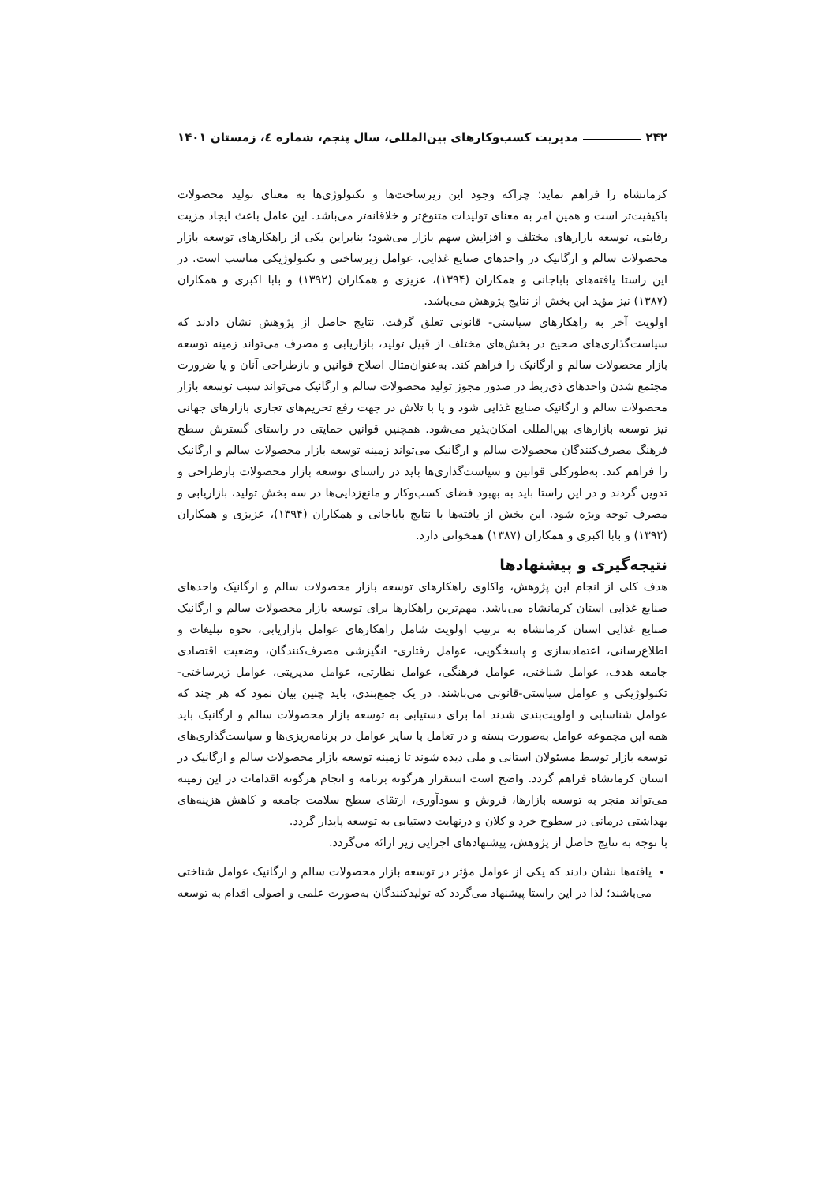۲۴۲ مدیریت کسب‌وکارهای بین‌المللی، سال پنجم، شماره ٤، زمستان ۱۴۰۱
کرمانشاه را فراهم نماید؛ چراکه وجود این زیرساخت‌ها و تکنولوژی‌ها به معنای تولید محصولات باکیفیت‌تر است و همین امر به معنای تولیدات متنوع‌تر و خلاقانه‌تر می‌باشد. این عامل باعث ایجاد مزیت رقابتی، توسعه بازارهای مختلف و افزایش سهم بازار می‌شود؛ بنابراین یکی از راهکارهای توسعه بازار محصولات سالم و ارگانیک در واحدهای صنایع غذایی، عوامل زیرساختی و تکنولوژیکی مناسب است. در این راستا یافته‌های باباجانی و همکاران (۱۳۹۴)، عزیزی و همکاران (۱۳۹۲) و بابا اکبری و همکاران (۱۳۸۷) نیز مؤید این بخش از نتایج پژوهش می‌باشد.
اولویت آخر به راهکارهای سیاستی- قانونی تعلق گرفت. نتایج حاصل از پژوهش نشان دادند که سیاست‌گذاری‌های صحیح در بخش‌های مختلف از قبیل تولید، بازاریابی و مصرف می‌تواند زمینه توسعه بازار محصولات سالم و ارگانیک را فراهم کند. به‌عنوان‌مثال اصلاح قوانین و بازطراحی آنان و یا ضرورت مجتمع شدن واحدهای ذی‌ربط در صدور مجوز تولید محصولات سالم و ارگانیک می‌تواند سبب توسعه بازار محصولات سالم و ارگانیک صنایع غذایی شود و یا با تلاش در جهت رفع تحریم‌های تجاری بازارهای جهانی نیز توسعه بازارهای بین‌المللی امکان‌پذیر می‌شود. همچنین قوانین حمایتی در راستای گسترش سطح فرهنگ مصرف‌کنندگان محصولات سالم و ارگانیک می‌تواند زمینه توسعه بازار محصولات سالم و ارگانیک را فراهم کند. به‌طورکلی قوانین و سیاست‌گذاری‌ها باید در راستای توسعه بازار محصولات بازطراحی و تدوین گردند و در این راستا باید به بهبود فضای کسب‌وکار و مانع‌زدایی‌ها در سه بخش تولید، بازاریابی و مصرف توجه ویژه شود. این بخش از یافته‌ها با نتایج باباجانی و همکاران (۱۳۹۴)، عزیزی و همکاران (۱۳۹۲) و بابا اکبری و همکاران (۱۳۸۷) همخوانی دارد.
نتیجه‌گیری و پیشنهادها
هدف کلی از انجام این پژوهش، واکاوی راهکارهای توسعه بازار محصولات سالم و ارگانیک واحدهای صنایع غذایی استان کرمانشاه می‌باشد. مهم‌ترین راهکارها برای توسعه بازار محصولات سالم و ارگانیک صنایع غذایی استان کرمانشاه به ترتیب اولویت شامل راهکارهای عوامل بازاریابی، نحوه تبلیغات و اطلاع‌رسانی، اعتمادسازی و پاسخگویی، عوامل رفتاری- انگیزشی مصرف‌کنندگان، وضعیت اقتصادی جامعه هدف، عوامل شناختی، عوامل فرهنگی، عوامل نظارتی، عوامل مدیریتی، عوامل زیرساختی- تکنولوژیکی و عوامل سیاستی-قانونی می‌باشند. در یک جمع‌بندی، باید چنین بیان نمود که هر چند که عوامل شناسایی و اولویت‌بندی شدند اما برای دستیابی به توسعه بازار محصولات سالم و ارگانیک باید همه این مجموعه عوامل به‌صورت بسته و در تعامل با سایر عوامل در برنامه‌ریزی‌ها و سیاست‌گذاری‌های توسعه بازار توسط مسئولان استانی و ملی دیده شوند تا زمینه توسعه بازار محصولات سالم و ارگانیک در استان کرمانشاه فراهم گردد. واضح است استقرار هرگونه برنامه و انجام هرگونه اقدامات در این زمینه می‌تواند منجر به توسعه بازارها، فروش و سودآوری، ارتقای سطح سلامت جامعه و کاهش هزینه‌های بهداشتی درمانی در سطوح خرد و کلان و درنهایت دستیابی به توسعه پایدار گردد.
با توجه به نتایج حاصل از پژوهش، پیشنهادهای اجرایی زیر ارائه می‌گردد.
یافته‌ها نشان دادند که یکی از عوامل مؤثر در توسعه بازار محصولات سالم و ارگانیک عوامل شناختی می‌باشند؛ لذا در این راستا پیشنهاد می‌گردد که تولیدکنندگان به‌صورت علمی و اصولی اقدام به توسعه